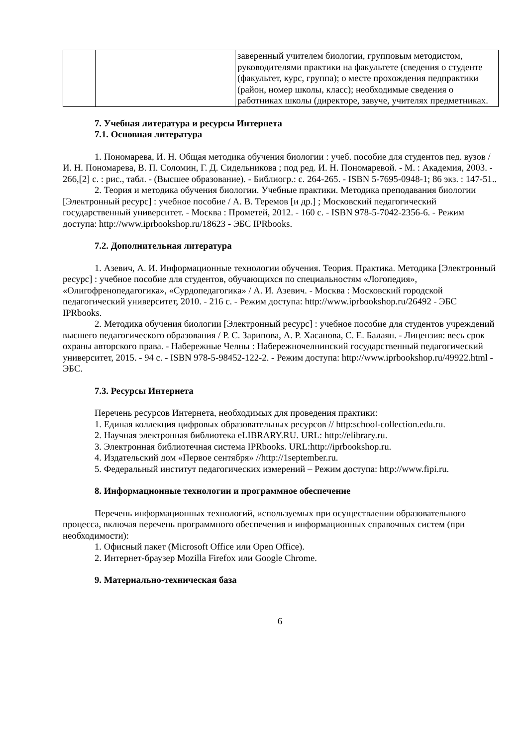| | | заверенный учителем биологии, групповым методистом, руководителями практики на факультете (сведения о студенте (факультет, курс, группа); о месте прохождения педпрактики (район, номер школы, класс); необходимые сведения о работниках школы (директоре, завуче, учителях предметниках. |
7. Учебная литература и ресурсы Интернета
7.1. Основная литература
1. Пономарева, И. Н. Общая методика обучения биологии : учеб. пособие для студентов пед. вузов / И. Н. Пономарева, В. П. Соломин, Г. Д. Сидельникова ; под ред. И. Н. Пономаревой. - М. : Академия, 2003. - 266,[2] с. : рис., табл. - (Высшее образование). - Библиогр.: с. 264-265. - ISBN 5-7695-0948-1; 86 экз. : 147-51..
2. Теория и методика обучения биологии. Учебные практики. Методика преподавания биологии [Электронный ресурс] : учебное пособие / А. В. Теремов [и др.] ; Московский педагогический государственный университет. - Москва : Прометей, 2012. - 160 с. - ISBN 978-5-7042-2356-6. - Режим доступа: http://www.iprbookshop.ru/18623 - ЭБС IPRbooks.
7.2. Дополнительная литература
1. Азевич, А. И. Информационные технологии обучения. Теория. Практика. Методика [Электронный ресурс] : учебное пособие для студентов, обучающихся по специальностям «Логопедия», «Олигофренопедагогика», «Сурдопедагогика» / А. И. Азевич. - Москва : Московский городской педагогический университет, 2010. - 216 с. - Режим доступа: http://www.iprbookshop.ru/26492 - ЭБС IPRbooks.
2. Методика обучения биологии [Электронный ресурс] : учебное пособие для студентов учреждений высшего педагогического образования / Р. С. Зарипова, А. Р. Хасанова, С. Е. Балаян. - Лицензия: весь срок охраны авторского права. - Набережные Челны : Набережночелнинский государственный педагогический университет, 2015. - 94 с. - ISBN 978-5-98452-122-2. - Режим доступа: http://www.iprbookshop.ru/49922.html - ЭБС.
7.3. Ресурсы Интернета
Перечень ресурсов Интернета, необходимых для проведения практики:
1. Единая коллекция цифровых образовательных ресурсов // http:school-collection.edu.ru.
2. Научная электронная библиотека eLIBRARY.RU. URL: http://elibrary.ru.
3. Электронная библиотечная система IPRbooks. URL:http://iprbookshop.ru.
4. Издательский дом «Первое сентября» //http://1september.ru.
5. Федеральный институт педагогических измерений – Режим доступа: http://www.fipi.ru.
8. Информационные технологии и программное обеспечение
Перечень информационных технологий, используемых при осуществлении образовательного процесса, включая перечень программного обеспечения и информационных справочных систем (при необходимости):
1. Офисный пакет (Microsoft Office или Open Office).
2. Интернет-браузер Mozilla Firefox или Google Chrome.
9. Материально-техническая база
6